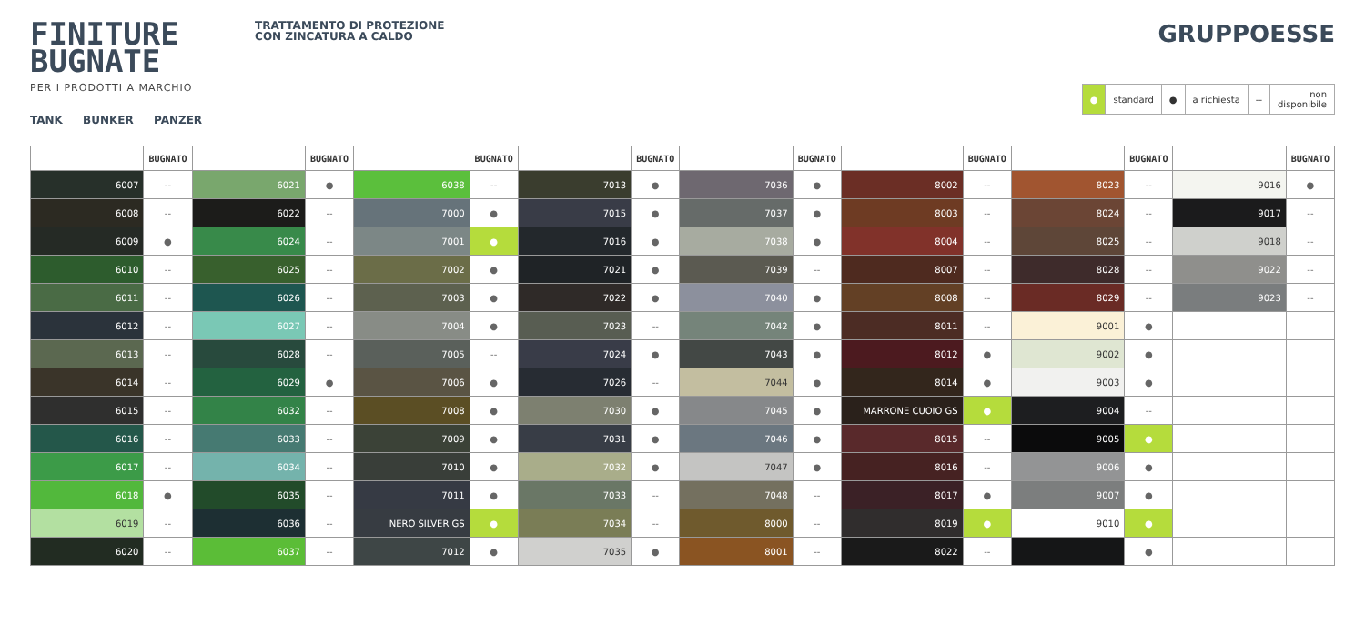FINITURE
BUGNATE
PER I PRODOTTI A MARCHIO
TANK BUNKER PANZER
TRATTAMENTO DI PROTEZIONE
CON ZINCATURA A CALDO
GRUPPOESSE
| ● | standard | ● | a richiesta | -- | non disponibile |
| | BUGNATO | | BUGNATO | | BUGNATO | | BUGNATO | | BUGNATO | | BUGNATO | | BUGNATO | | BUGNATO |
| --- | --- | --- | --- | --- | --- | --- | --- | --- | --- | --- | --- | --- | --- | --- | --- |
| 6007 | -- | 6021 | ● | 6038 | -- | 7013 | ● | 7036 | ● | 8002 | -- | 8023 | -- | 9016 | ● |
| 6008 | -- | 6022 | -- | 7000 | ● | 7015 | ● | 7037 | ● | 8003 | -- | 8024 | -- | 9017 | -- |
| 6009 | ● | 6024 | -- | 7001 | ● | 7016 | ● | 7038 | ● | 8004 | -- | 8025 | -- | 9018 | -- |
| 6010 | -- | 6025 | -- | 7002 | ● | 7021 | ● | 7039 | -- | 8007 | -- | 8028 | -- | 9022 | -- |
| 6011 | -- | 6026 | -- | 7003 | ● | 7022 | ● | 7040 | ● | 8008 | -- | 8029 | -- | 9023 | -- |
| 6012 | -- | 6027 | -- | 7004 | ● | 7023 | -- | 7042 | ● | 8011 | -- | 9001 | ● | | |
| 6013 | -- | 6028 | -- | 7005 | -- | 7024 | ● | 7043 | ● | 8012 | ● | 9002 | ● | | |
| 6014 | -- | 6029 | ● | 7006 | ● | 7026 | -- | 7044 | ● | 8014 | ● | 9003 | ● | | |
| 6015 | -- | 6032 | -- | 7008 | ● | 7030 | ● | 7045 | ● | MARRONE CUOIO GS | ● | 9004 | -- | | |
| 6016 | -- | 6033 | -- | 7009 | ● | 7031 | ● | 7046 | ● | 8015 | -- | 9005 | ● | | |
| 6017 | -- | 6034 | -- | 7010 | ● | 7032 | ● | 7047 | ● | 8016 | -- | 9006 | ● | | |
| 6018 | ● | 6035 | -- | 7011 | ● | 7033 | -- | 7048 | -- | 8017 | ● | 9007 | ● | | |
| 6019 | -- | 6036 | -- | NERO SILVER GS | ● | 7034 | -- | 8000 | -- | 8019 | ● | 9010 | ● | | |
| 6020 | -- | 6037 | -- | 7012 | ● | 7035 | ● | 8001 | -- | 8022 | -- | | ● | | |